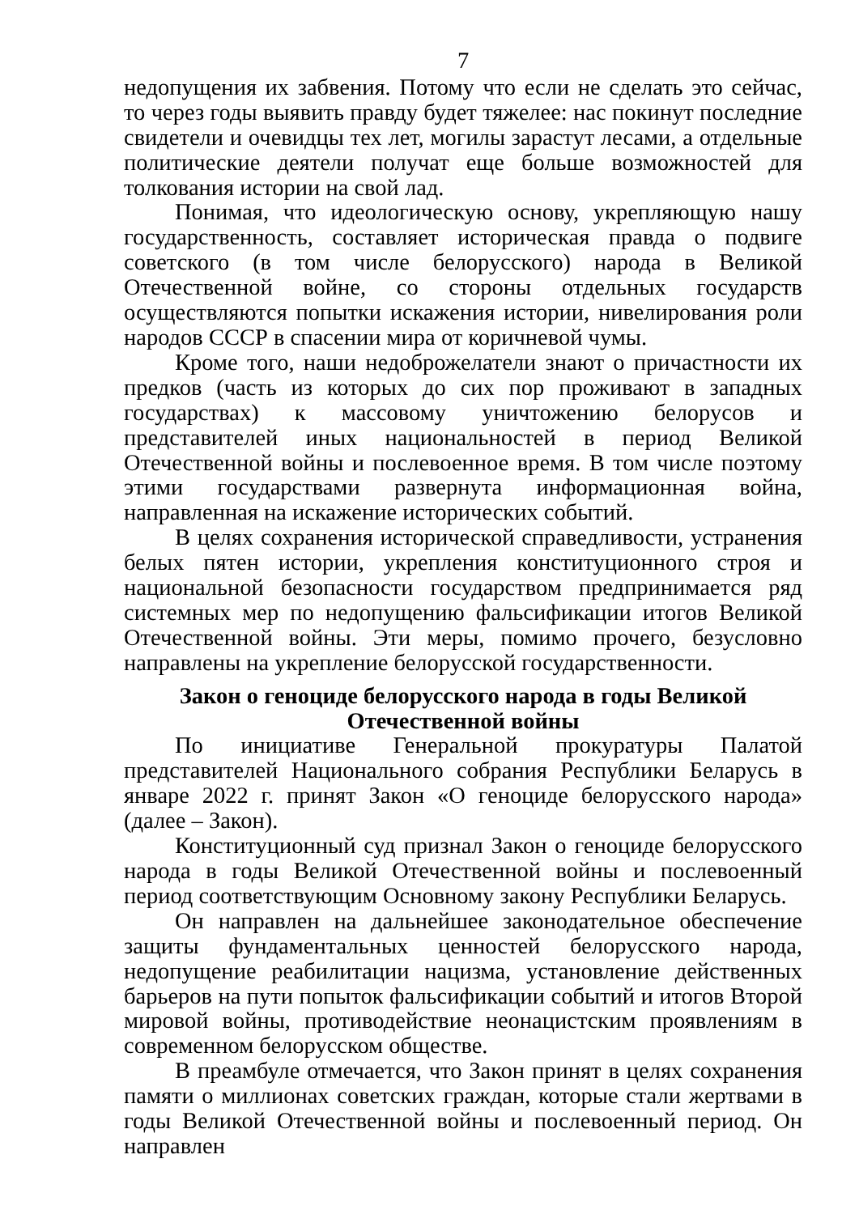7
недопущения их забвения. Потому что если не сделать это сейчас, то через годы выявить правду будет тяжелее: нас покинут последние свидетели и очевидцы тех лет, могилы зарастут лесами, а отдельные политические деятели получат еще больше возможностей для толкования истории на свой лад.
Понимая, что идеологическую основу, укрепляющую нашу государственность, составляет историческая правда о подвиге советского (в том числе белорусского) народа в Великой Отечественной войне, со стороны отдельных государств осуществляются попытки искажения истории, нивелирования роли народов СССР в спасении мира от коричневой чумы.
Кроме того, наши недоброжелатели знают о причастности их предков (часть из которых до сих пор проживают в западных государствах) к массовому уничтожению белорусов и представителей иных национальностей в период Великой Отечественной войны и послевоенное время. В том числе поэтому этими государствами развернута информационная война, направленная на искажение исторических событий.
В целях сохранения исторической справедливости, устранения белых пятен истории, укрепления конституционного строя и национальной безопасности государством предпринимается ряд системных мер по недопущению фальсификации итогов Великой Отечественной войны. Эти меры, помимо прочего, безусловно направлены на укрепление белорусской государственности.
Закон о геноциде белорусского народа в годы Великой
Отечественной войны
По инициативе Генеральной прокуратуры Палатой представителей Национального собрания Республики Беларусь в январе 2022 г. принят Закон «О геноциде белорусского народа» (далее – Закон).
Конституционный суд признал Закон о геноциде белорусского народа в годы Великой Отечественной войны и послевоенный период соответствующим Основному закону Республики Беларусь.
Он направлен на дальнейшее законодательное обеспечение защиты фундаментальных ценностей белорусского народа, недопущение реабилитации нацизма, установление действенных барьеров на пути попыток фальсификации событий и итогов Второй мировой войны, противодействие неонацистским проявлениям в современном белорусском обществе.
В преамбуле отмечается, что Закон принят в целях сохранения памяти о миллионах советских граждан, которые стали жертвами в годы Великой Отечественной войны и послевоенный период. Он направлен